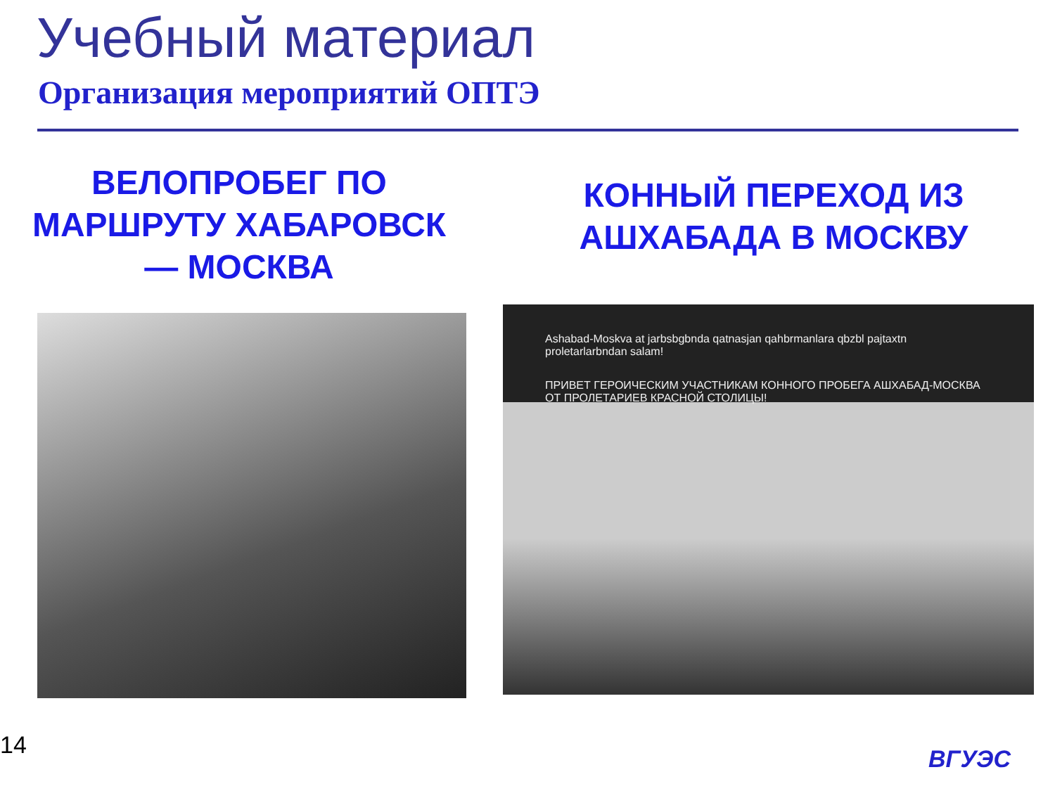Учебный материал
Организация мероприятий ОПТЭ
ВЕЛОПРОБЕГ ПО МАРШРУТУ ХАБАРОВСК — МОСКВА
КОННЫЙ ПЕРЕХОД ИЗ АШХАБАДА В МОСКВУ
Ashabad-Moskva at jarbsbgbnda qatnasjan qahbrmanlara qbzbl pajtaxtn proletarlarbndan salam!
ПРИВЕТ ГЕРОИЧЕСКИМ УЧАСТНИКАМ КОННОГО ПРОБЕГА АШХАБАД-МОСКВА ОТ ПРОЛЕТАРИЕВ КРАСНОЙ СТОЛИЦЫ!
14 ВГУЭС